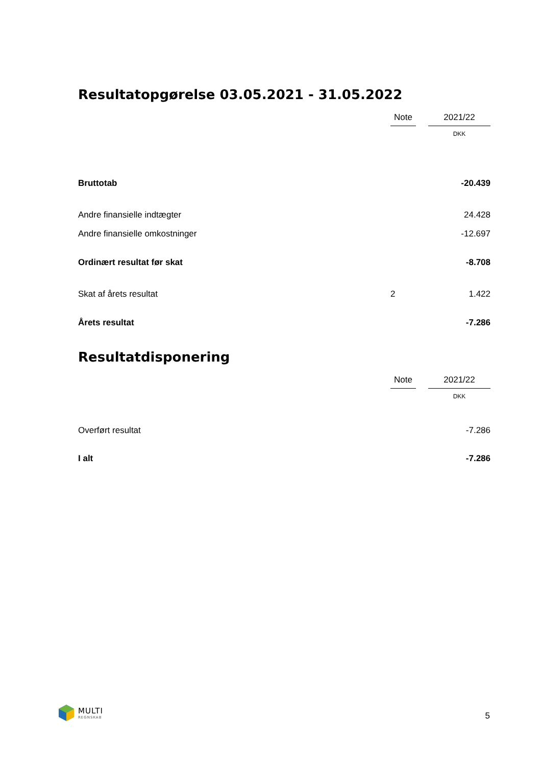Resultatopgørelse 03.05.2021 - 31.05.2022
| | Note | | 2021/22 |
| | | | DKK |
| Bruttotab | | | -20.439 |
| Andre finansielle indtægter | | | 24.428 |
| Andre finansielle omkostninger | | | -12.697 |
| Ordinært resultat før skat | | | -8.708 |
| Skat af årets resultat | 2 | | 1.422 |
| Årets resultat | | | -7.286 |
Resultatdisponering
| | Note | | 2021/22 |
| | | | DKK |
| Overført resultat | | | -7.286 |
| I alt | | | -7.286 |
MULTI
REGNSKAB
5